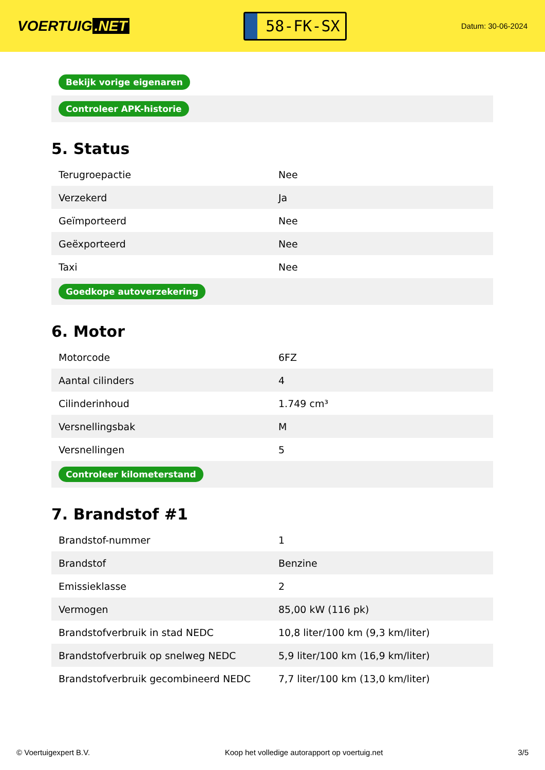VOERTUIG.NET
58-FK-SX
Datum: 30-06-2024
| Bekijk vorige eigenaren |
| Controleer APK-historie |
5. Status
| Terugroepactie | Nee |
| Verzekerd | Ja |
| Geïmporteerd | Nee |
| Geëxporteerd | Nee |
| Taxi | Nee |
| Goedkope autoverzekering | |
6. Motor
| Motorcode | 6FZ |
| Aantal cilinders | 4 |
| Cilinderinhoud | 1.749 cm³ |
| Versnellingsbak | M |
| Versnellingen | 5 |
| Controleer kilometerstand | |
7. Brandstof #1
| Brandstof-nummer | 1 |
| Brandstof | Benzine |
| Emissieklasse | 2 |
| Vermogen | 85,00 kW (116 pk) |
| Brandstofverbruik in stad NEDC | 10,8 liter/100 km (9,3 km/liter) |
| Brandstofverbruik op snelweg NEDC | 5,9 liter/100 km (16,9 km/liter) |
| Brandstofverbruik gecombineerd NEDC | 7,7 liter/100 km (13,0 km/liter) |
© Voertuigexpert B.V. Koop het volledige autorapport op voertuig.net 3/5